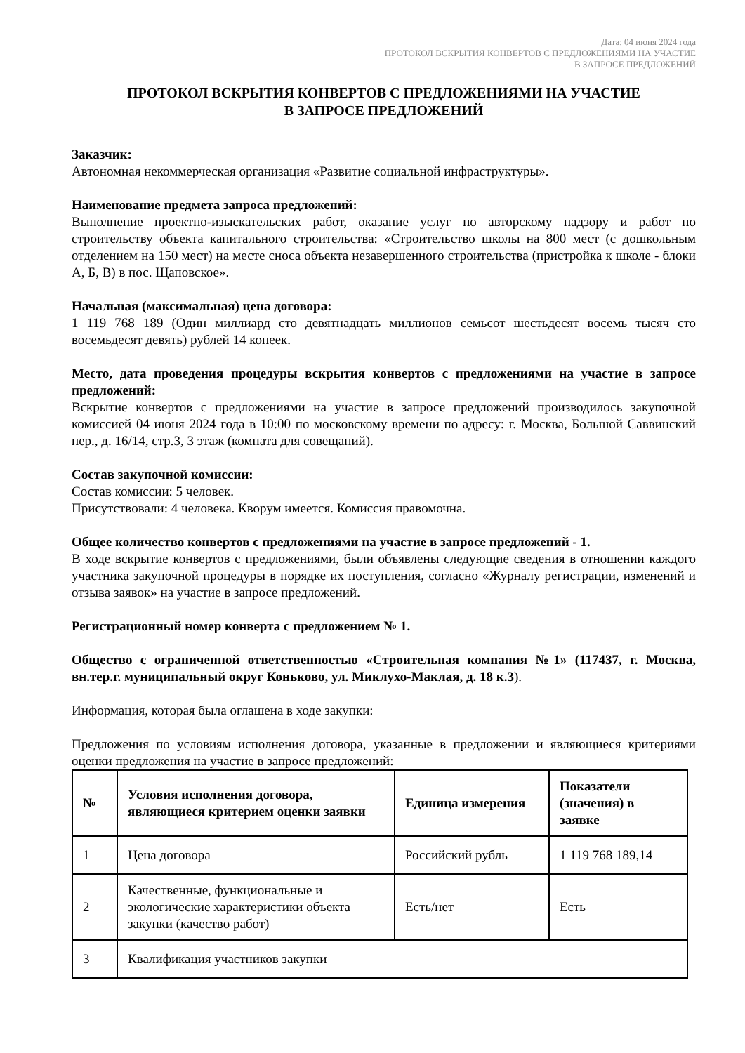Дата: 04 июня 2024 года
ПРОТОКОЛ ВСКРЫТИЯ КОНВЕРТОВ С ПРЕДЛОЖЕНИЯМИ НА УЧАСТИЕ
В ЗАПРОСЕ ПРЕДЛОЖЕНИЙ
ПРОТОКОЛ ВСКРЫТИЯ КОНВЕРТОВ С ПРЕДЛОЖЕНИЯМИ НА УЧАСТИЕ
В ЗАПРОСЕ ПРЕДЛОЖЕНИЙ
Заказчик:
Автономная некоммерческая организация «Развитие социальной инфраструктуры».
Наименование предмета запроса предложений:
Выполнение проектно-изыскательских работ, оказание услуг по авторскому надзору и работ по строительству объекта капитального строительства: «Строительство школы на 800 мест (с дошкольным отделением на 150 мест) на месте сноса объекта незавершенного строительства (пристройка к школе - блоки А, Б, В) в пос. Щаповское».
Начальная (максимальная) цена договора:
1 119 768 189 (Один миллиард сто девятнадцать миллионов семьсот шестьдесят восемь тысяч сто восемьдесят девять) рублей 14 копеек.
Место, дата проведения процедуры вскрытия конвертов с предложениями на участие в запросе предложений:
Вскрытие конвертов с предложениями на участие в запросе предложений производилось закупочной комиссией 04 июня 2024 года в 10:00 по московскому времени по адресу: г. Москва, Большой Саввинский пер., д. 16/14, стр.3, 3 этаж (комната для совещаний).
Состав закупочной комиссии:
Состав комиссии: 5 человек.
Присутствовали: 4 человека. Кворум имеется. Комиссия правомочна.
Общее количество конвертов с предложениями на участие в запросе предложений - 1.
В ходе вскрытие конвертов с предложениями, были объявлены следующие сведения в отношении каждого участника закупочной процедуры в порядке их поступления, согласно «Журналу регистрации, изменений и отзыва заявок» на участие в запросе предложений.
Регистрационный номер конверта с предложением № 1.
Общество с ограниченной ответственностью «Строительная компания №1» (117437, г. Москва, вн.тер.г. муниципальный округ Коньково, ул. Миклухо-Маклая, д. 18 к.3).
Информация, которая была оглашена в ходе закупки:
Предложения по условиям исполнения договора, указанные в предложении и являющиеся критериями оценки предложения на участие в запросе предложений:
| № | Условия исполнения договора, являющиеся критерием оценки заявки | Единица измерения | Показатели (значения) в заявке |
| --- | --- | --- | --- |
| 1 | Цена договора | Российский рубль | 1 119 768 189,14 |
| 2 | Качественные, функциональные и экологические характеристики объекта закупки (качество работ) | Есть/нет | Есть |
| 3 | Квалификация участников закупки | | |